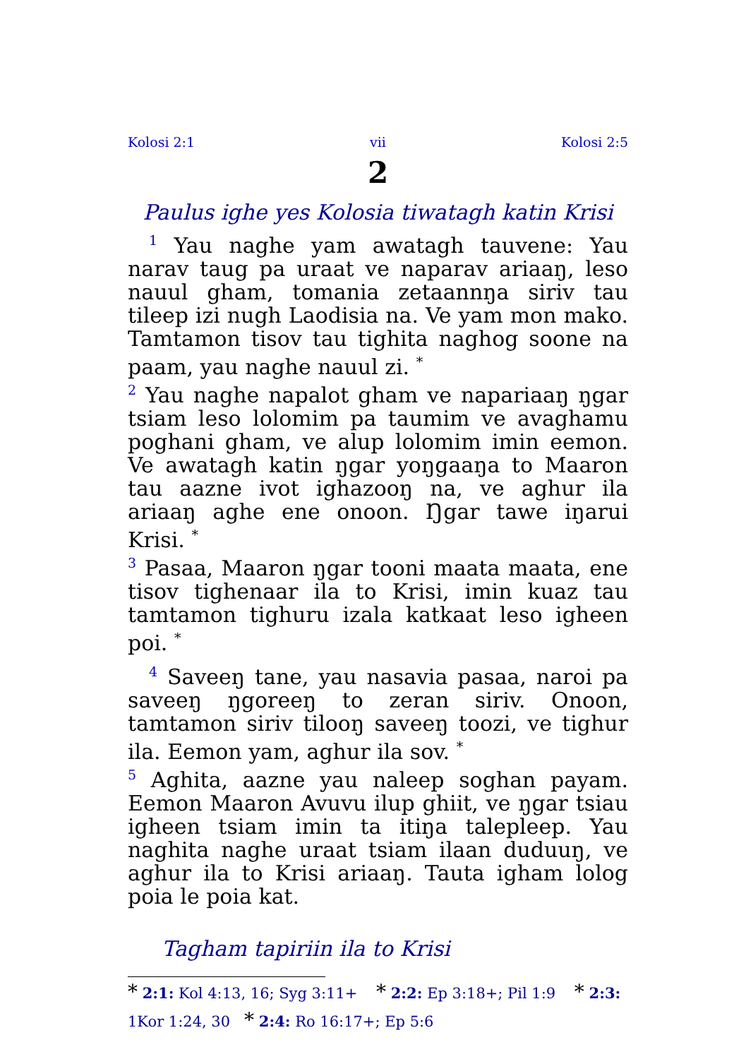Kolosi 2:1 vii Kolosi 2:5
2
Paulus ighe yes Kolosia tiwatagh katin Krisi
<sup>1</sup> Yau naghe yam awatagh tauvene: Yau narav taug pa uraat ve naparav ariaaŋ, leso nauul gham, tomania zetaannŋa siriv tau tileep izi nugh Laodisia na. Ve yam mon mako. Tamtamon tisov tau tighita naghog soone na paam, yau naghe nauul zi. <sup>*</sup>
<sup>2</sup> Yau naghe napalot gham ve napariaaŋ ŋgar tsiam leso lolomim pa taumim ve avaghamu poghani gham, ve alup lolomim imin eemon. Ve awatagh katin ŋgar yoŋgaaŋa to Maaron tau aazne ivot ighazooŋ na, ve aghur ila ariaaŋ aghe ene onoon. Ŋgar tawe iŋarui Krisi. <sup>*</sup>
<sup>3</sup> Pasaa, Maaron ŋgar tooni maata maata, ene tisov tighenaar ila to Krisi, imin kuaz tau tamtamon tighuru izala katkaat leso igheen poi. <sup>*</sup>
<sup>4</sup> Saveeŋ tane, yau nasavia pasaa, naroi pa saveeŋ ŋgoreeŋ to zeran siriv. Onoon, tamtamon siriv tilooŋ saveeŋ toozi, ve tighur ila. Eemon yam, aghur ila sov. <sup>*</sup>
<sup>5</sup> Aghita, aazne yau naleep soghan payam. Eemon Maaron Avuvu ilup ghiit, ve ŋgar tsiau igheen tsiam imin ta itiŋa talepleep. Yau naghita naghe uraat tsiam ilaan duduuŋ, ve aghur ila to Krisi ariaaŋ. Tauta igham lolog poia le poia kat.
Tagham tapiriin ila to Krisi
* 2:1: Kol 4:13, 16; Syg 3:11+ * 2:2: Ep 3:18+; Pil 1:9 * 2:3: 1Kor 1:24, 30 * 2:4: Ro 16:17+; Ep 5:6